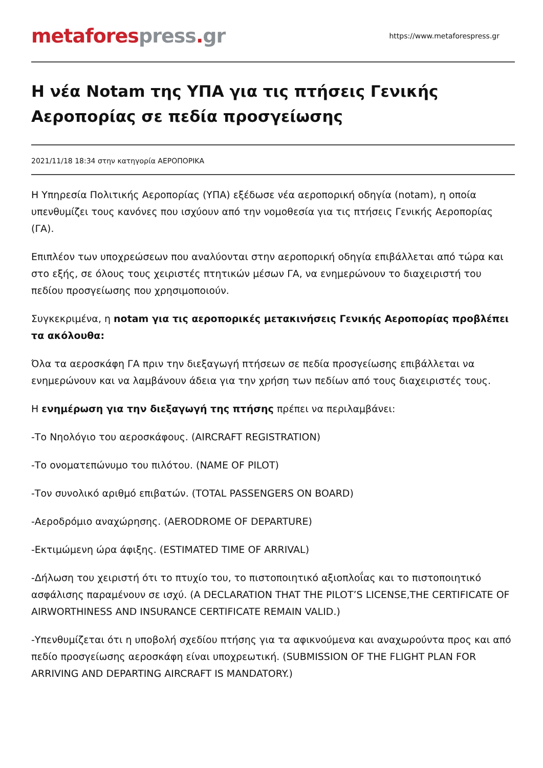metafores press. gr
https://www.metaforespress.gr
Η νέα Notam της ΥΠΑ για τις πτήσεις Γενικής Αεροπορίας σε πεδία προσγείωσης
2021/11/18 18:34 στην κατηγορία ΑΕΡΟΠΟΡΙΚΑ
Η Υπηρεσία Πολιτικής Αεροπορίας (ΥΠΑ) εξέδωσε νέα αεροπορική οδηγία (notam), η οποία υπενθυμίζει τους κανόνες που ισχύουν από την νομοθεσία για τις πτήσεις Γενικής Αεροπορίας (ΓΑ).
Επιπλέον των υποχρεώσεων που αναλύονται στην αεροπορική οδηγία επιβάλλεται από τώρα και στο εξής, σε όλους τους χειριστές πτητικών μέσων ΓΑ, να ενημερώνουν το διαχειριστή του πεδίου προσγείωσης που χρησιμοποιούν.
Συγκεκριμένα, η notam για τις αεροπορικές μετακινήσεις Γενικής Αεροπορίας προβλέπει τα ακόλουθα:
Όλα τα αεροσκάφη ΓΑ πριν την διεξαγωγή πτήσεων σε πεδία προσγείωσης επιβάλλεται να ενημερώνουν και να λαμβάνουν άδεια για την χρήση των πεδίων από τους διαχειριστές τους.
Η ενημέρωση για την διεξαγωγή της πτήσης πρέπει να περιλαμβάνει:
-Το Νηολόγιο του αεροσκάφους. (AIRCRAFT REGISTRATION)
-Το ονοματεπώνυμο του πιλότου. (NAME OF PILOT)
-Τον συνολικό αριθμό επιβατών. (TOTAL PASSENGERS ON BOARD)
-Αεροδρόμιο αναχώρησης. (AERODROME OF DEPARTURE)
-Εκτιμώμενη ώρα άφιξης. (ESTIMATED TIME OF ARRIVAL)
-Δήλωση του χειριστή ότι το πτυχίο του, το πιστοποιητικό αξιοπλοΐας και το πιστοποιητικό ασφάλισης παραμένουν σε ισχύ. (A DECLARATION THAT THE PILOT’S LICENSE,THE CERTIFICATE OF AIRWORTHINESS AND INSURANCE CERTIFICATE REMAIN VALID.)
-Υπενθυμίζεται ότι η υποβολή σχεδίου πτήσης για τα αφικνούμενα και αναχωρούντα προς και από πεδίο προσγείωσης αεροσκάφη είναι υποχρεωτική. (SUBMISSION OF THE FLIGHT PLAN FOR ARRIVING AND DEPARTING AIRCRAFT IS MANDATORY.)